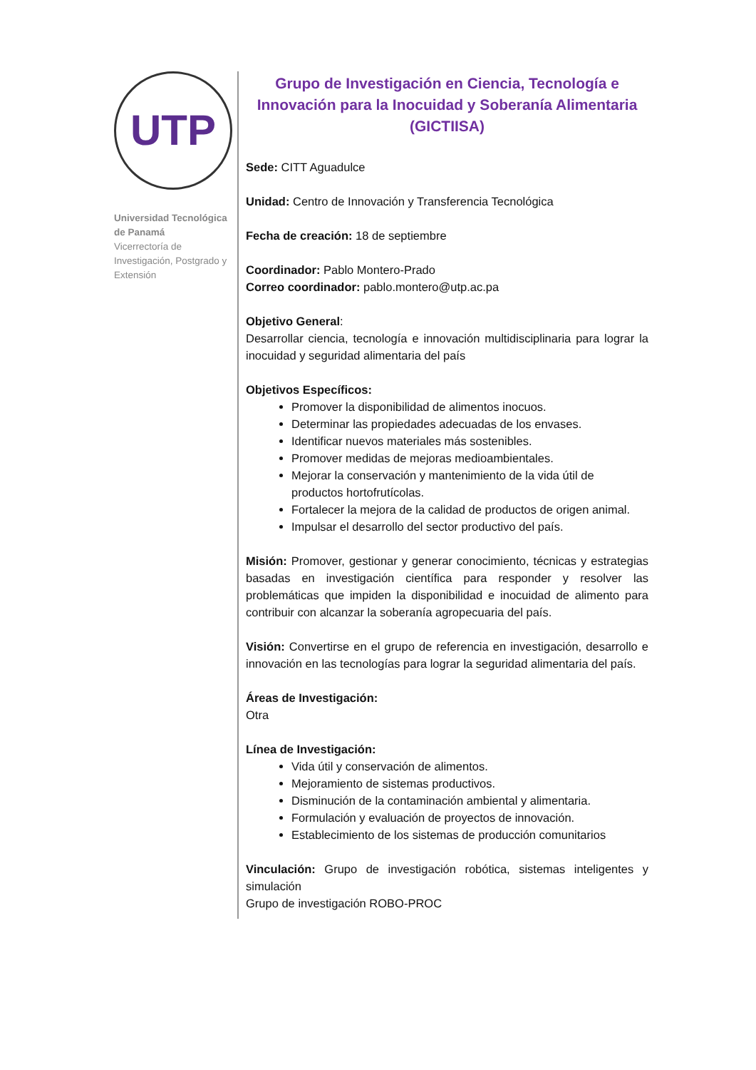UTP
Universidad Tecnológica de Panamá
Vicerrectoría de Investigación, Postgrado y Extensión
Grupo de Investigación en Ciencia, Tecnología e Innovación para la Inocuidad y Soberanía Alimentaria (GICTIISA)
Sede: CITT Aguadulce
Unidad: Centro de Innovación y Transferencia Tecnológica
Fecha de creación: 18 de septiembre
Coordinador: Pablo Montero-Prado
Correo coordinador: pablo.montero@utp.ac.pa
Objetivo General:
Desarrollar ciencia, tecnología e innovación multidisciplinaria para lograr la inocuidad y seguridad alimentaria del país
Objetivos Específicos:
Promover la disponibilidad de alimentos inocuos.
Determinar las propiedades adecuadas de los envases.
Identificar nuevos materiales más sostenibles.
Promover medidas de mejoras medioambientales.
Mejorar la conservación y mantenimiento de la vida útil de productos hortofrutícolas.
Fortalecer la mejora de la calidad de productos de origen animal.
Impulsar el desarrollo del sector productivo del país.
Misión: Promover, gestionar y generar conocimiento, técnicas y estrategias basadas en investigación científica para responder y resolver las problemáticas que impiden la disponibilidad e inocuidad de alimento para contribuir con alcanzar la soberanía agropecuaria del país.
Visión: Convertirse en el grupo de referencia en investigación, desarrollo e innovación en las tecnologías para lograr la seguridad alimentaria del país.
Áreas de Investigación:
Otra
Línea de Investigación:
Vida útil y conservación de alimentos.
Mejoramiento de sistemas productivos.
Disminución de la contaminación ambiental y alimentaria.
Formulación y evaluación de proyectos de innovación.
Establecimiento de los sistemas de producción comunitarios
Vinculación: Grupo de investigación robótica, sistemas inteligentes y simulación
Grupo de investigación ROBO-PROC